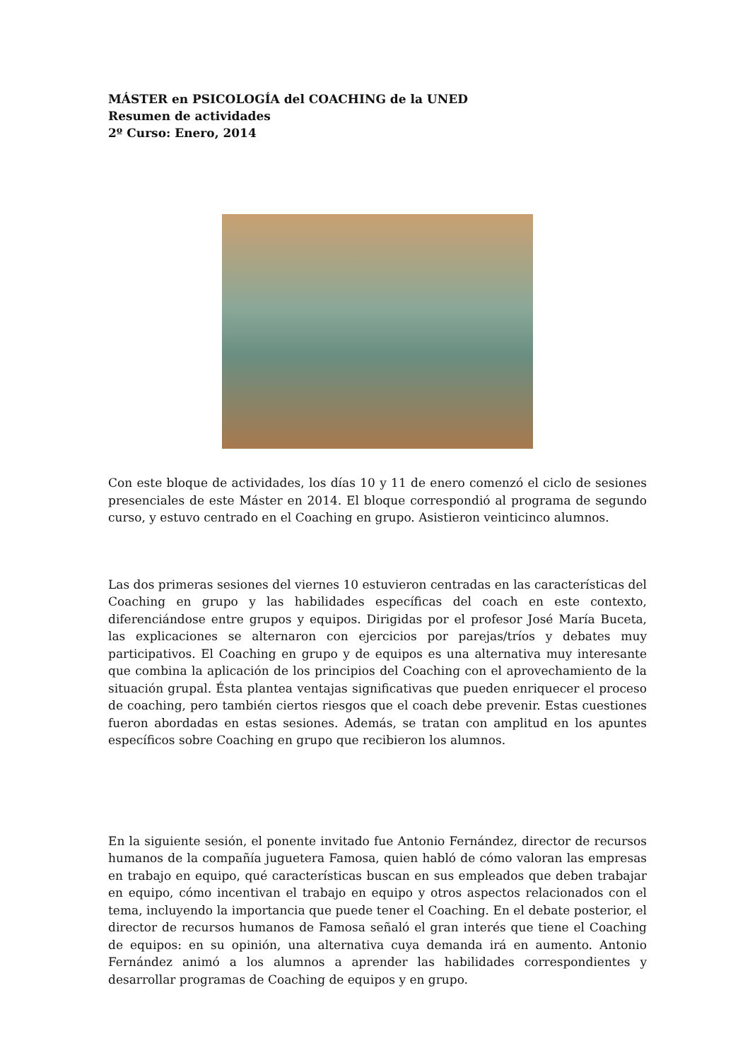MÁSTER en PSICOLOGÍA del COACHING de la UNED
Resumen de actividades
2º Curso: Enero, 2014
Con este bloque de actividades, los días 10 y 11 de enero comenzó el ciclo de sesiones presenciales de este Máster en 2014. El bloque correspondió al programa de segundo curso, y estuvo centrado en el Coaching en grupo. Asistieron veinticinco alumnos.
Las dos primeras sesiones del viernes 10 estuvieron centradas en las características del Coaching en grupo y las habilidades específicas del coach en este contexto, diferenciándose entre grupos y equipos. Dirigidas por el profesor José María Buceta, las explicaciones se alternaron con ejercicios por parejas/tríos y debates muy participativos. El Coaching en grupo y de equipos es una alternativa muy interesante que combina la aplicación de los principios del Coaching con el aprovechamiento de la situación grupal. Ésta plantea ventajas significativas que pueden enriquecer el proceso de coaching, pero también ciertos riesgos que el coach debe prevenir. Estas cuestiones fueron abordadas en estas sesiones. Además, se tratan con amplitud en los apuntes específicos sobre Coaching en grupo que recibieron los alumnos.
En la siguiente sesión, el ponente invitado fue Antonio Fernández, director de recursos humanos de la compañía juguetera Famosa, quien habló de cómo valoran las empresas en trabajo en equipo, qué características buscan en sus empleados que deben trabajar en equipo, cómo incentivan el trabajo en equipo y otros aspectos relacionados con el tema, incluyendo la importancia que puede tener el Coaching. En el debate posterior, el director de recursos humanos de Famosa señaló el gran interés que tiene el Coaching de equipos: en su opinión, una alternativa cuya demanda irá en aumento. Antonio Fernández animó a los alumnos a aprender las habilidades correspondientes y desarrollar programas de Coaching de equipos y en grupo.